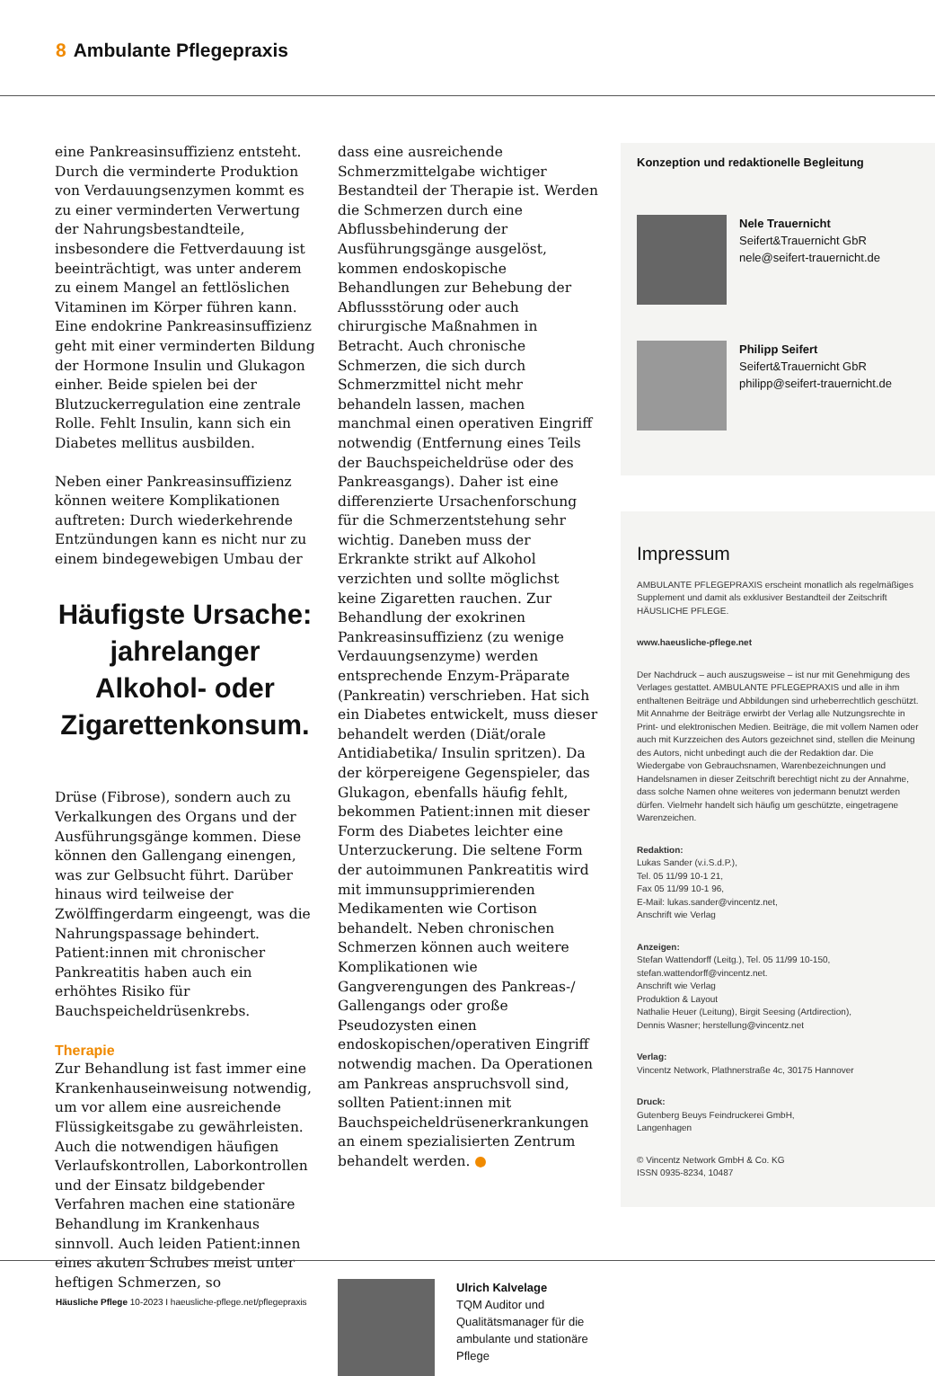8 Ambulante Pflegepraxis
eine Pankreasinsuffizienz entsteht. Durch die verminderte Produktion von Verdauungsenzymen kommt es zu einer verminderten Verwertung der Nahrungsbestandteile, insbesondere die Fettverdauung ist beeinträchtigt, was unter anderem zu einem Mangel an fettlöslichen Vitaminen im Körper führen kann. Eine endokrine Pankreasinsuffizienz geht mit einer verminderten Bildung der Hormone Insulin und Glukagon einher. Beide spielen bei der Blutzuckerregulation eine zentrale Rolle. Fehlt Insulin, kann sich ein Diabetes mellitus ausbilden.
Neben einer Pankreasinsuffizienz können weitere Komplikationen auftreten: Durch wiederkehrende Entzündungen kann es nicht nur zu einem bindegewebigen Umbau der
Häufigste Ursache: jahrelanger Alkohol- oder Zigarettenkonsum.
Drüse (Fibrose), sondern auch zu Verkalkungen des Organs und der Ausführungsgänge kommen. Diese können den Gallengang einengen, was zur Gelbsucht führt. Darüber hinaus wird teilweise der Zwölffingerdarm eingeengt, was die Nahrungspassage behindert. Patient:innen mit chronischer Pankreatitis haben auch ein erhöhtes Risiko für Bauchspeicheldrüsenkrebs.
Therapie
Zur Behandlung ist fast immer eine Krankenhauseinweisung notwendig, um vor allem eine ausreichende Flüssigkeitsgabe zu gewährleisten. Auch die notwendigen häufigen Verlaufskontrollen, Laborkontrollen und der Einsatz bildgebender Verfahren machen eine stationäre Behandlung im Krankenhaus sinnvoll. Auch leiden Patient:innen eines akuten Schubes meist unter heftigen Schmerzen, so
dass eine ausreichende Schmerzmittelgabe wichtiger Bestandteil der Therapie ist. Werden die Schmerzen durch eine Abflussbehinderung der Ausführungsgänge ausgelöst, kommen endoskopische Behandlungen zur Behebung der Abflussstörung oder auch chirurgische Maßnahmen in Betracht. Auch chronische Schmerzen, die sich durch Schmerzmittel nicht mehr behandeln lassen, machen manchmal einen operativen Eingriff notwendig (Entfernung eines Teils der Bauchspeicheldrüse oder des Pankreasgangs). Daher ist eine differenzierte Ursachenforschung für die Schmerzentstehung sehr wichtig. Daneben muss der Erkrankte strikt auf Alkohol verzichten und sollte möglichst keine Zigaretten rauchen. Zur Behandlung der exokrinen Pankreasinsuffizienz (zu wenige Verdauungsenzyme) werden entsprechende Enzym-Präparate (Pankreatin) verschrieben. Hat sich ein Diabetes entwickelt, muss dieser behandelt werden (Diät/orale Antidiabetika/ Insulin spritzen). Da der körpereigene Gegenspieler, das Glukagon, ebenfalls häufig fehlt, bekommen Patient:innen mit dieser Form des Diabetes leichter eine Unterzuckerung. Die seltene Form der autoimmunen Pankreatitis wird mit immunsupprimierenden Medikamenten wie Cortison behandelt. Neben chronischen Schmerzen können auch weitere Komplikationen wie Gangverengungen des Pankreas-/ Gallengangs oder große Pseudozysten einen endoskopischen/operativen Eingriff notwendig machen. Da Operationen am Pankreas anspruchsvoll sind, sollten Patient:innen mit Bauchspeicheldrüsenerkrankungen an einem spezialisierten Zentrum behandelt werden. ●
Ulrich Kalvelage
TQM Auditor und Qualitätsmanager für die ambulante und stationäre Pflege
Konzeption und redaktionelle Begleitung
Nele Trauernicht
Seifert&Trauernicht GbR
nele@seifert-trauernicht.de
Philipp Seifert
Seifert&Trauernicht GbR
philipp@seifert-trauernicht.de
Impressum
AMBULANTE PFLEGEPRAXIS erscheint monatlich als regelmäßiges Supplement und damit als exklusiver Bestandteil der Zeitschrift HÄUSLICHE PFLEGE.
www.haeusliche-pflege.net
Der Nachdruck – auch auszugsweise – ist nur mit Genehmigung des Verlages gestattet. AMBULANTE PFLEGEPRAXIS und alle in ihm enthaltenen Beiträge und Abbildungen sind urheberrechtlich geschützt. Mit Annahme der Beiträge erwirbt der Verlag alle Nutzungsrechte in Print- und elektronischen Medien. Beiträge, die mit vollem Namen oder auch mit Kurzzeichen des Autors gezeichnet sind, stellen die Meinung des Autors, nicht unbedingt auch die der Redaktion dar. Die Wiedergabe von Gebrauchsnamen, Warenbezeichnungen und Handelsnamen in dieser Zeitschrift berechtigt nicht zu der Annahme, dass solche Namen ohne weiteres von jedermann benutzt werden dürfen. Vielmehr handelt sich häufig um geschützte, eingetragene Warenzeichen.
Redaktion:
Lukas Sander (v.i.S.d.P.),
Tel. 05 11/99 10-1 21,
Fax 05 11/99 10-1 96,
E-Mail: lukas.sander@vincentz.net,
Anschrift wie Verlag
Anzeigen:
Stefan Wattendorff (Leitg.), Tel. 05 11/99 10-150,
stefan.wattendorff@vincentz.net.
Anschrift wie Verlag
Produktion & Layout
Nathalie Heuer (Leitung), Birgit Seesing (Artdirection),
Dennis Wasner; herstellung@vincentz.net
Verlag:
Vincentz Network, Plathnerstraße 4c, 30175 Hannover
Druck:
Gutenberg Beuys Feindruckerei GmbH,
Langenhagen
© Vincentz Network GmbH & Co. KG
ISSN 0935-8234, 10487
Häusliche Pflege 10-2023 I haeusliche-pflege.net/pflegepraxis